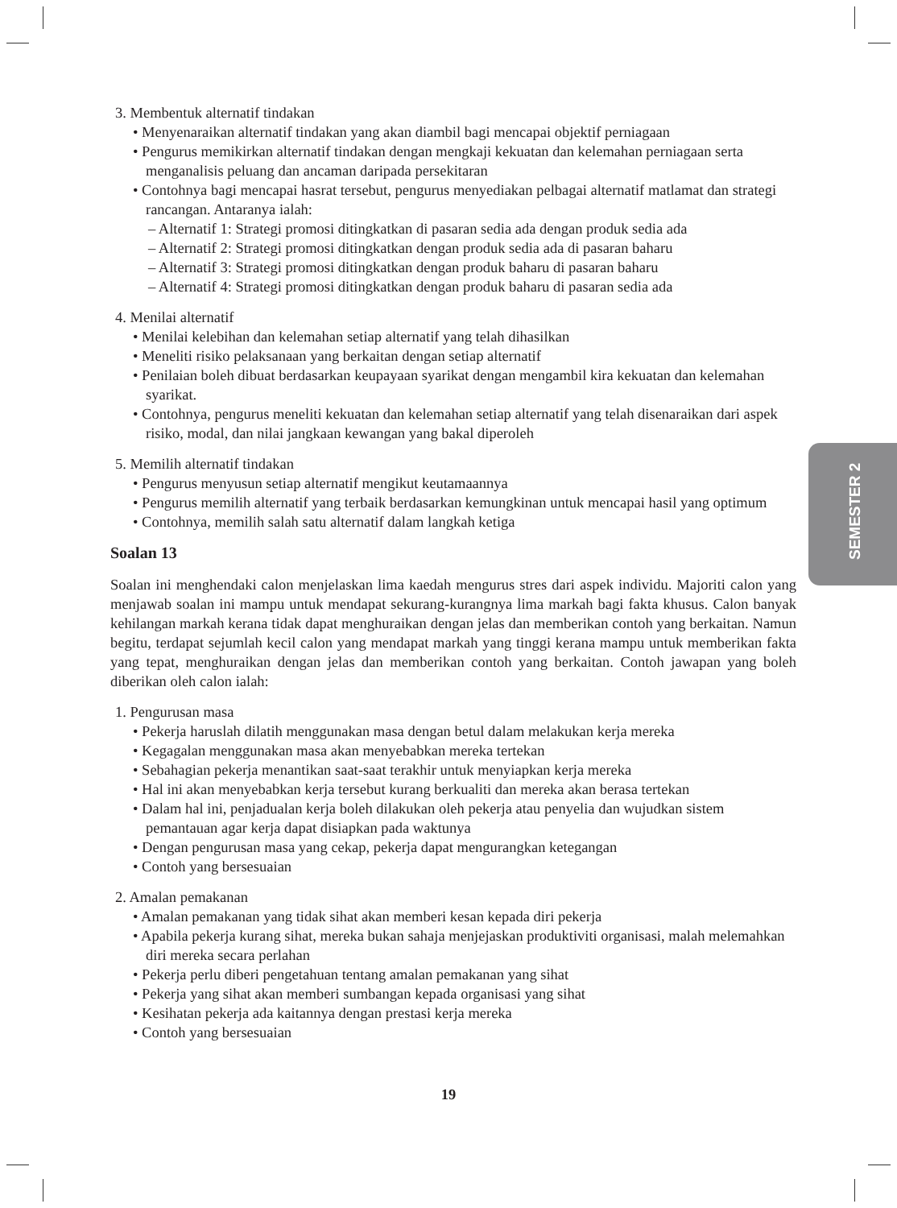3. Membentuk alternatif tindakan
• Menyenaraikan alternatif tindakan yang akan diambil bagi mencapai objektif perniagaan
• Pengurus memikirkan alternatif tindakan dengan mengkaji kekuatan dan kelemahan perniagaan serta menganalisis peluang dan ancaman daripada persekitaran
• Contohnya bagi mencapai hasrat tersebut, pengurus menyediakan pelbagai alternatif matlamat dan strategi rancangan. Antaranya ialah:
– Alternatif 1: Strategi promosi ditingkatkan di pasaran sedia ada dengan produk sedia ada
– Alternatif 2: Strategi promosi ditingkatkan dengan produk sedia ada di pasaran baharu
– Alternatif 3: Strategi promosi ditingkatkan dengan produk baharu di pasaran baharu
– Alternatif 4: Strategi promosi ditingkatkan dengan produk baharu di pasaran sedia ada
4. Menilai alternatif
• Menilai kelebihan dan kelemahan setiap alternatif yang telah dihasilkan
• Meneliti risiko pelaksanaan yang berkaitan dengan setiap alternatif
• Penilaian boleh dibuat berdasarkan keupayaan syarikat dengan mengambil kira kekuatan dan kelemahan syarikat.
• Contohnya, pengurus meneliti kekuatan dan kelemahan setiap alternatif yang telah disenaraikan dari aspek risiko, modal, dan nilai jangkaan kewangan yang bakal diperoleh
5. Memilih alternatif tindakan
• Pengurus menyusun setiap alternatif mengikut keutamaannya
• Pengurus memilih alternatif yang terbaik berdasarkan kemungkinan untuk mencapai hasil yang optimum
• Contohnya, memilih salah satu alternatif dalam langkah ketiga
Soalan 13
Soalan ini menghendaki calon menjelaskan lima kaedah mengurus stres dari aspek individu. Majoriti calon yang menjawab soalan ini mampu untuk mendapat sekurang-kurangnya lima markah bagi fakta khusus. Calon banyak kehilangan markah kerana tidak dapat menghuraikan dengan jelas dan memberikan contoh yang berkaitan. Namun begitu, terdapat sejumlah kecil calon yang mendapat markah yang tinggi kerana mampu untuk memberikan fakta yang tepat, menghuraikan dengan jelas dan memberikan contoh yang berkaitan. Contoh jawapan yang boleh diberikan oleh calon ialah:
1. Pengurusan masa
• Pekerja haruslah dilatih menggunakan masa dengan betul dalam melakukan kerja mereka
• Kegagalan menggunakan masa akan menyebabkan mereka tertekan
• Sebahagian pekerja menantikan saat-saat terakhir untuk menyiapkan kerja mereka
• Hal ini akan menyebabkan kerja tersebut kurang berkualiti dan mereka akan berasa tertekan
• Dalam hal ini, penjadualan kerja boleh dilakukan oleh pekerja atau penyelia dan wujudkan sistem pemantauan agar kerja dapat disiapkan pada waktunya
• Dengan pengurusan masa yang cekap, pekerja dapat mengurangkan ketegangan
• Contoh yang bersesuaian
2. Amalan pemakanan
• Amalan pemakanan yang tidak sihat akan memberi kesan kepada diri pekerja
• Apabila pekerja kurang sihat, mereka bukan sahaja menjejaskan produktiviti organisasi, malah melemahkan diri mereka secara perlahan
• Pekerja perlu diberi pengetahuan tentang amalan pemakanan yang sihat
• Pekerja yang sihat akan memberi sumbangan kepada organisasi yang sihat
• Kesihatan pekerja ada kaitannya dengan prestasi kerja mereka
• Contoh yang bersesuaian
SEMESTER 2
19